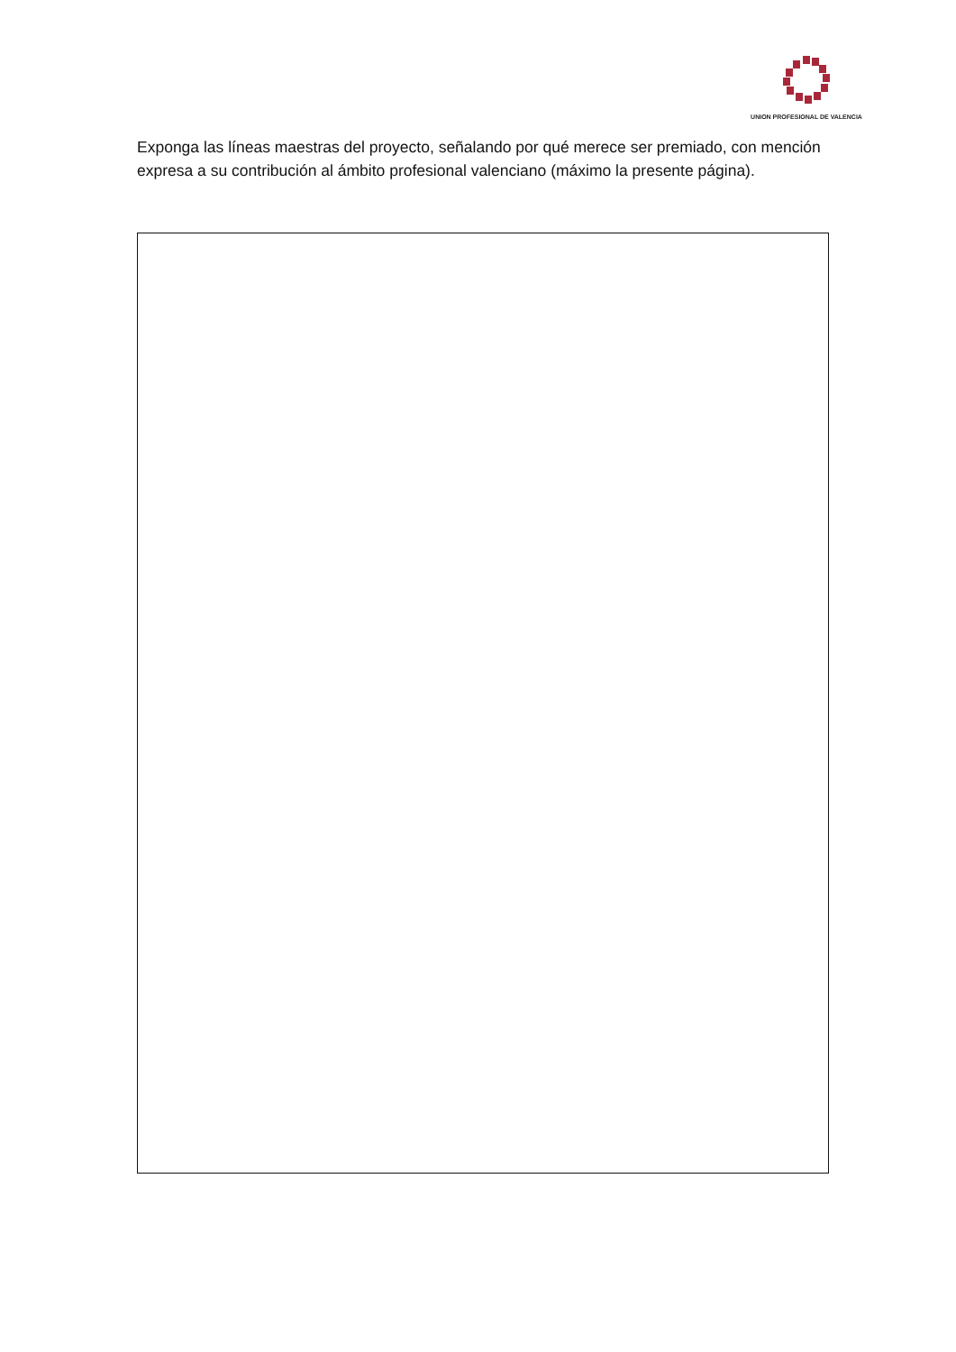UNION PROFESIONAL DE VALENCIA
Exponga las líneas maestras del proyecto, señalando por qué merece ser premiado, con mención expresa a su contribución al ámbito profesional valenciano (máximo la presente página).